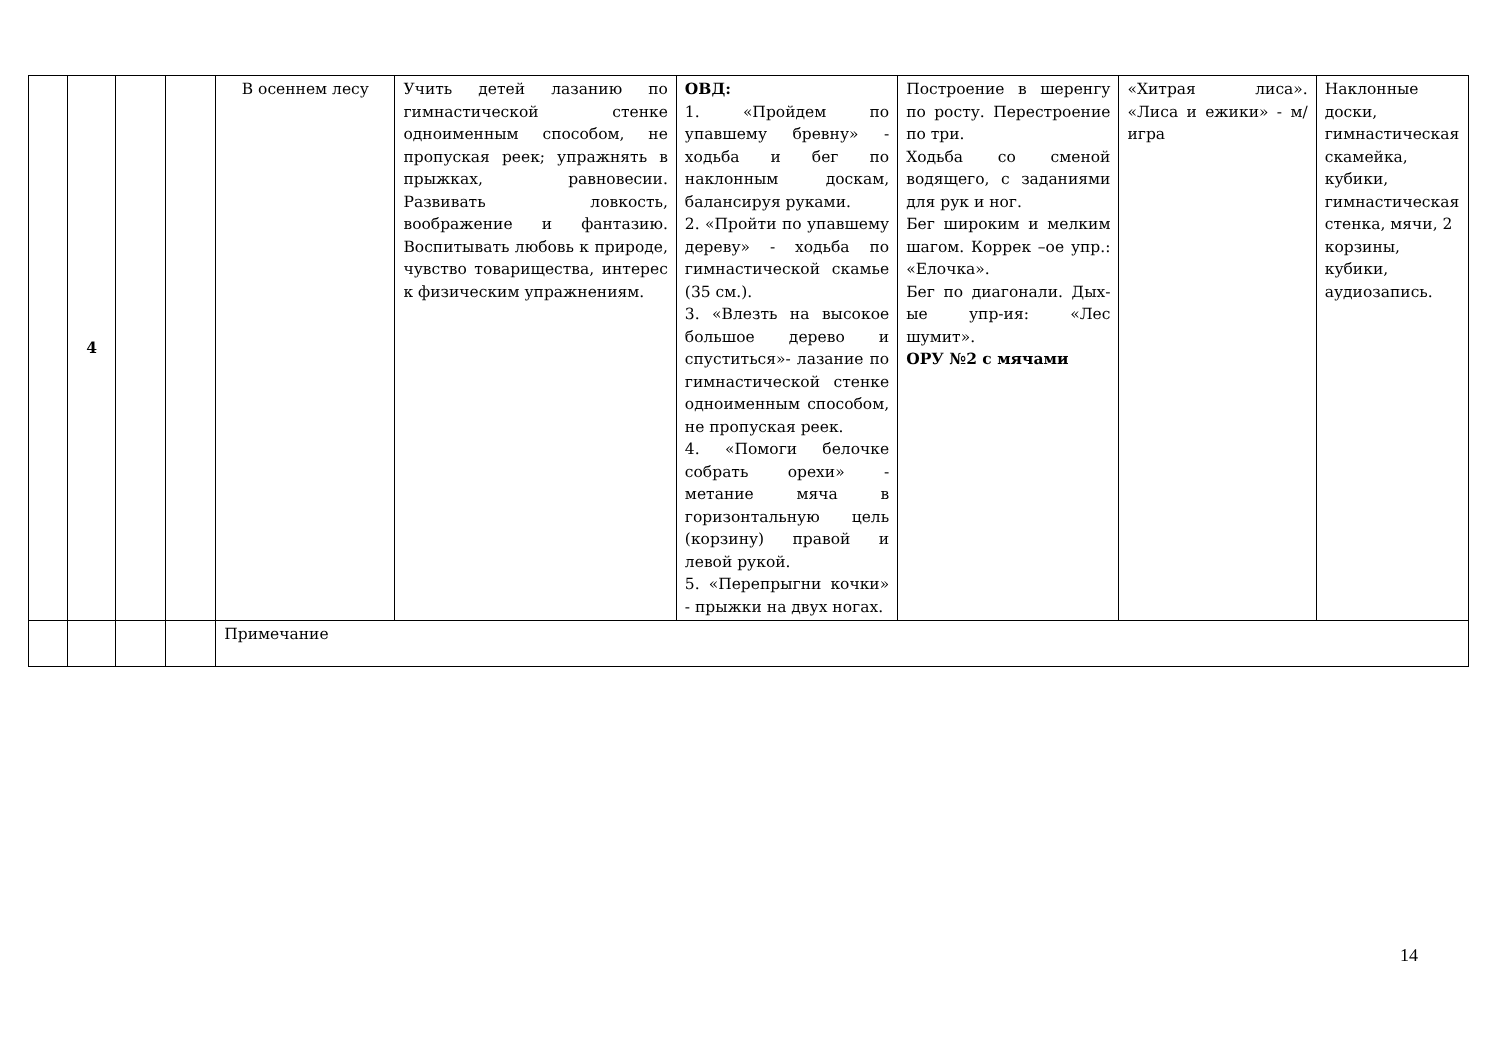| | 4 | | | В осеннем лесу | Учить детей лазанию по гимнастической стенке одноименным способом, не пропуская реек; упражнять в прыжках, равновесии. Развивать ловкость, воображение и фантазию. Воспитывать любовь к природе, чувство товарищества, интерес к физическим упражнениям. | ОВД: 1. «Пройдем по упавшему бревну» - ходьба и бег по наклонным доскам, балансируя руками. 2. «Пройти по упавшему дереву» - ходьба по гимнастической скамье (35 см.). 3. «Влезть на высокое большое дерево и спуститься»- лазание по гимнастической стенке одноименным способом, не пропуская реек. 4. «Помоги белочке собрать орехи» - метание мяча в горизонтальную цель (корзину) правой и левой рукой. 5. «Перепрыгни кочки» - прыжки на двух ногах. | Построение в шеренгу по росту. Перестроение по три. Ходьба со сменой водящего, с заданиями для рук и ног. Бег широким и мелким шагом. Коррек –ое упр.: «Елочка». Бег по диагонали. Дых-ые упр-ия: «Лес шумит». ОРУ №2 с мячами | «Хитрая лиса». «Лиса и ежики» - м/игра | Наклонные доски, гимнастическая скамейка, кубики, гимнастическая стенка, мячи, 2 корзины, кубики, аудиозапись. |
| | | | | Примечание | | | | | |
14